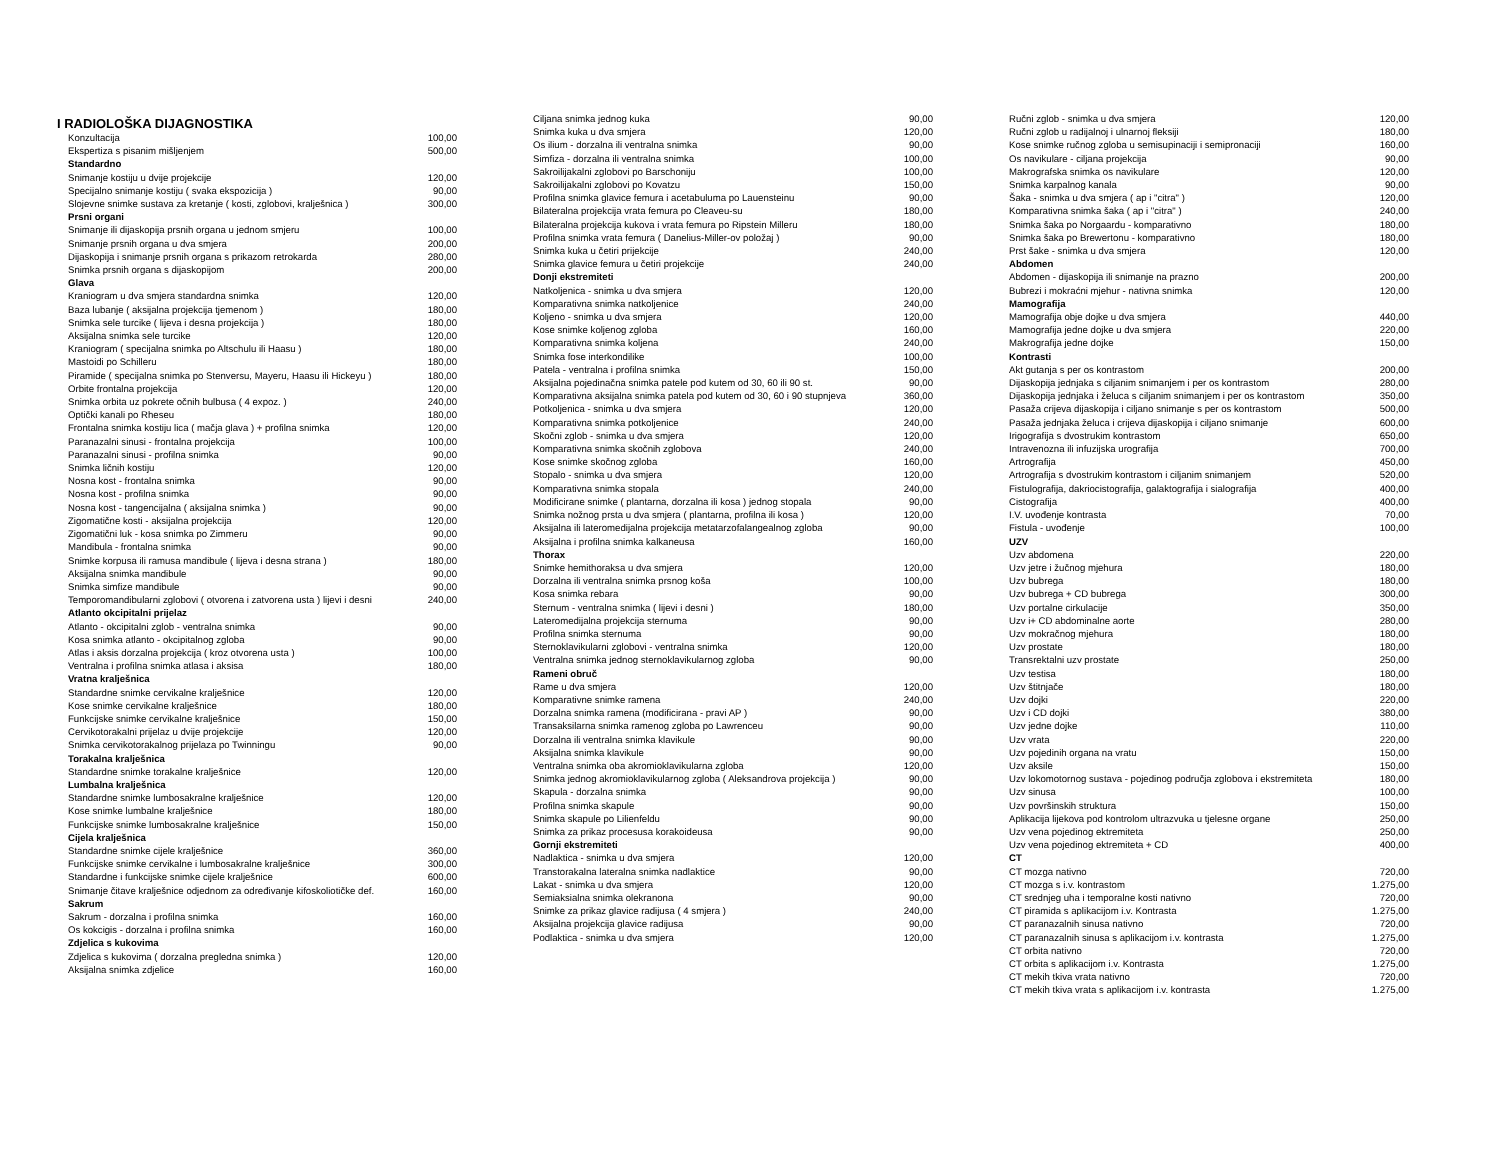I RADIOLOŠKA DIJAGNOSTIKA
| Konzultacija | 100,00 |
| Ekspertiza s pisanim mišljenjem | 500,00 |
| Standardno | |
| Snimanje kostiju u dvije projekcije | 120,00 |
| Specijalno snimanje kostiju ( svaka ekspozicija ) | 90,00 |
| Slojevne snimke sustava za kretanje ( kosti, zglobovi, kralješnica ) | 300,00 |
| Prsni organi | |
| Snimanje ili dijaskopija prsnih organa u jednom smjeru | 100,00 |
| Snimanje prsnih organa u dva smjera | 200,00 |
| Dijaskopija i snimanje prsnih organa s prikazom retrokarda | 280,00 |
| Snimka prsnih organa s dijaskopijom | 200,00 |
| Glava | |
| Kraniogram u dva smjera standardna snimka | 120,00 |
| Baza lubanje ( aksijalna projekcija tjemenom ) | 180,00 |
| Snimka sele turcike ( lijeva i desna projekcija ) | 180,00 |
| Aksijalna snimka sele turcike | 120,00 |
| Kraniogram ( specijalna snimka po Altschulu ili Haasu ) | 180,00 |
| Mastoidi po Schilleru | 180,00 |
| Piramide ( specijalna snimka po Stenversu, Mayeru, Haasu ili Hickeyu ) | 180,00 |
| Orbite frontalna projekcija | 120,00 |
| Snimka orbita uz pokrete očnih bulbusa ( 4 expoz. ) | 240,00 |
| Optički kanali po Rheseu | 180,00 |
| Frontalna snimka kostiju lica ( mačja glava ) + profilna snimka | 120,00 |
| Paranazalni sinusi - frontalna projekcija | 100,00 |
| Paranazalni sinusi - profilna snimka | 90,00 |
| Snimka ličnih kostiju | 120,00 |
| Nosna kost - frontalna snimka | 90,00 |
| Nosna kost - profilna snimka | 90,00 |
| Nosna kost - tangencijalna ( aksijalna snimka ) | 90,00 |
| Zigomatične kosti - aksijalna projekcija | 120,00 |
| Zigomatični luk - kosa snimka po Zimmeru | 90,00 |
| Mandibula - frontalna snimka | 90,00 |
| Snimke korpusa ili ramusa mandibule ( lijeva i desna strana ) | 180,00 |
| Aksijalna snimka mandibule | 90,00 |
| Snimka simfize mandibule | 90,00 |
| Temporomandibularni zglobovi ( otvorena i zatvorena usta ) lijevi i desni | 240,00 |
| Atlanto okcipitalni prijelaz | |
| Atlanto - okcipitalni zglob - ventralna snimka | 90,00 |
| Kosa snimka atlanto - okcipitalnog zgloba | 90,00 |
| Atlas i aksis dorzalna projekcija ( kroz otvorena usta ) | 100,00 |
| Ventralna i profilna snimka atlasa i aksisa | 180,00 |
| Vratna kralješnica | |
| Standardne snimke cervikalne kralješnice | 120,00 |
| Kose snimke cervikalne kralješnice | 180,00 |
| Funkcijske snimke cervikalne kralješnice | 150,00 |
| Cervikotorakalni prijelaz u dvije projekcije | 120,00 |
| Snimka cervikotorakalnog prijelaza po Twinningu | 90,00 |
| Torakalna kralješnica | |
| Standardne snimke torakalne kralješnice | 120,00 |
| Lumbalna kralješnica | |
| Standardne snimke lumbosakralne kralješnice | 120,00 |
| Kose snimke lumbalne kralješnice | 180,00 |
| Funkcijske snimke lumbosakralne kralješnice | 150,00 |
| Cijela kralješnica | |
| Standardne snimke cijele kralješnice | 360,00 |
| Funkcijske snimke cervikalne i lumbosakralne kralješnice | 300,00 |
| Standardne i funkcijske snimke cijele kralješnice | 600,00 |
| Snimanje čitave kralješnice odjednom za određivanje kifoskoliotičke def. | 160,00 |
| Sakrum | |
| Sakrum - dorzalna i profilna snimka | 160,00 |
| Os kokcigis - dorzalna i profilna snimka | 160,00 |
| Zdjelica s kukovima | |
| Zdjelica s kukovima ( dorzalna pregledna snimka ) | 120,00 |
| Aksijalna snimka zdjelice | 160,00 |
| Ciljana snimka jednog kuka | 90,00 |
| Snimka kuka u dva smjera | 120,00 |
| Os ilium - dorzalna ili ventralna snimka | 90,00 |
| Simfiza - dorzalna ili ventralna snimka | 100,00 |
| Sakroilijakalni zglobovi po Barschoniju | 100,00 |
| Sakroilijakalni zglobovi po Kovatzu | 150,00 |
| Profilna snimka glavice femura i acetabuluma po Lauensteinu | 90,00 |
| Bilateralna projekcija vrata femura po Cleaveu-su | 180,00 |
| Bilateralna projekcija kukova i vrata femura po Ripstein Milleru | 180,00 |
| Profilna snimka vrata femura ( Danelius-Miller-ov položaj ) | 90,00 |
| Snimka kuka u četiri prijekcije | 240,00 |
| Snimka glavice femura u četiri projekcije | 240,00 |
| Donji ekstremiteti | |
| Natkoljenica - snimka u dva smjera | 120,00 |
| Komparativna snimka natkoljenice | 240,00 |
| Koljeno - snimka u dva smjera | 120,00 |
| Kose snimke koljenog zgloba | 160,00 |
| Komparativna snimka koljena | 240,00 |
| Snimka fose interkondilike | 100,00 |
| Patela - ventralna i profilna snimka | 150,00 |
| Aksijalna pojedinačna snimka patele pod kutem od 30, 60 ili 90 st. | 90,00 |
| Komparativna aksijalna snimka patela pod kutem od 30, 60 i 90 stupnjeva | 360,00 |
| Potkoljenica - snimka u dva smjera | 120,00 |
| Komparativna snimka potkoljenice | 240,00 |
| Skočni zglob - snimka u dva smjera | 120,00 |
| Komparativna snimka skočnih zglobova | 240,00 |
| Kose snimke skočnog zgloba | 160,00 |
| Stopalo - snimka u dva smjera | 120,00 |
| Komparativna snimka stopala | 240,00 |
| Modificirane snimke ( plantarna, dorzalna ili kosa ) jednog stopala | 90,00 |
| Snimka nožnog prsta u dva smjera ( plantarna, profilna ili kosa ) | 120,00 |
| Aksijalna ili lateromedijalna projekcija metatarzofalangealnog zgloba | 90,00 |
| Aksijalna i profilna snimka kalkaneusa | 160,00 |
| Thorax | |
| Snimke hemithoraksa u dva smjera | 120,00 |
| Dorzalna ili ventralna snimka prsnog koša | 100,00 |
| Kosa snimka rebara | 90,00 |
| Sternum - ventralna snimka ( lijevi i desni ) | 180,00 |
| Lateromedijalna projekcija sternuma | 90,00 |
| Profilna snimka sternuma | 90,00 |
| Sternoklavikularni zglobovi - ventralna snimka | 120,00 |
| Ventralna snimka jednog sternoklavikularnog zgloba | 90,00 |
| Rameni obruč | |
| Rame u dva smjera | 120,00 |
| Komparativne snimke ramena | 240,00 |
| Dorzalna snimka ramena (modificirana - pravi AP ) | 90,00 |
| Transaksilarna snimka ramenog zgloba po Lawrenceu | 90,00 |
| Dorzalna ili ventralna snimka klavikule | 90,00 |
| Aksijalna snimka klavikule | 90,00 |
| Ventralna snimka oba akromioklavikularna zgloba | 120,00 |
| Snimka jednog akromioklavikularnog zgloba ( Aleksandrova projekcija ) | 90,00 |
| Skapula - dorzalna snimka | 90,00 |
| Profilna snimka skapule | 90,00 |
| Snimka skapule po Lilienfeldu | 90,00 |
| Snimka za prikaz procesusa korakoideusa | 90,00 |
| Gornji ekstremiteti | |
| Nadlaktica - snimka u dva smjera | 120,00 |
| Transtorakalna lateralna snimka nadlaktice | 90,00 |
| Lakat - snimka u dva smjera | 120,00 |
| Semiaksialna snimka olekranona | 90,00 |
| Snimke za prikaz glavice radijusa ( 4 smjera ) | 240,00 |
| Aksijalna projekcija glavice radijusa | 90,00 |
| Podlaktica - snimka u dva smjera | 120,00 |
| Ručni zglob - snimka u dva smjera | 120,00 |
| Ručni zglob u radijalnoj i ulnarnoj fleksiji | 180,00 |
| Kose snimke ručnog zgloba u semisupinaciji i semipronaciji | 160,00 |
| Os navikulare - ciljana projekcija | 90,00 |
| Makrografska snimka os navikulare | 120,00 |
| Snimka karpalnog kanala | 90,00 |
| Šaka - snimka u dva smjera ( ap i "citra" ) | 120,00 |
| Komparativna snimka šaka ( ap i "citra" ) | 240,00 |
| Snimka šaka po Norgaardu - komparativno | 180,00 |
| Snimka šaka po Brewertonu - komparativno | 180,00 |
| Prst šake - snimka u dva smjera | 120,00 |
| Abdomen | |
| Abdomen - dijaskopija ili snimanje na prazno | 200,00 |
| Bubrezi i mokraćni mjehur - nativna snimka | 120,00 |
| Mamografija | |
| Mamografija obje dojke u dva smjera | 440,00 |
| Mamografija jedne dojke u dva smjera | 220,00 |
| Makrografija jedne dojke | 150,00 |
| Kontrasti | |
| Akt gutanja s per os kontrastom | 200,00 |
| Dijaskopija jednjaka s ciljanim snimanjem i per os kontrastom | 280,00 |
| Dijaskopija jednjaka i želuca s ciljanim snimanjem i per os kontrastom | 350,00 |
| Pasaža crijeva dijaskopija i ciljano snimanje s per os kontrastom | 500,00 |
| Pasaža jednjaka želuca i crijeva dijaskopija i ciljano snimanje | 600,00 |
| Irigografija s dvostrukim kontrastom | 650,00 |
| Intravenozna ili infuzijska urografija | 700,00 |
| Artrografija | 450,00 |
| Artrografija s dvostrukim kontrastom i ciljanim snimanjem | 520,00 |
| Fistulografija, dakriocistografija, galaktografija i sialografija | 400,00 |
| Cistografija | 400,00 |
| I.V. uvođenje kontrasta | 70,00 |
| Fistula - uvođenje | 100,00 |
| UZV | |
| Uzv abdomena | 220,00 |
| Uzv jetre i žučnog mjehura | 180,00 |
| Uzv bubrega | 180,00 |
| Uzv bubrega + CD bubrega | 300,00 |
| Uzv portalne cirkulacije | 350,00 |
| Uzv i+ CD abdominalne aorte | 280,00 |
| Uzv mokračnog mjehura | 180,00 |
| Uzv prostate | 180,00 |
| Transrektalni uzv prostate | 250,00 |
| Uzv testisa | 180,00 |
| Uzv štitnjače | 180,00 |
| Uzv dojki | 220,00 |
| Uzv i CD dojki | 380,00 |
| Uzv jedne dojke | 110,00 |
| Uzv vrata | 220,00 |
| Uzv pojedinih organa na vratu | 150,00 |
| Uzv aksile | 150,00 |
| Uzv lokomotornog sustava - pojedinog područja zglobova i ekstremiteta | 180,00 |
| Uzv sinusa | 100,00 |
| Uzv površinskih struktura | 150,00 |
| Aplikacija lijekova pod kontrolom ultrazvuka u tjelesne organe | 250,00 |
| Uzv vena pojedinog ektremiteta | 250,00 |
| Uzv vena pojedinog ektremiteta + CD | 400,00 |
| CT | |
| CT mozga nativno | 720,00 |
| CT mozga s i.v. kontrastom | 1.275,00 |
| CT srednjeg uha i temporalne kosti nativno | 720,00 |
| CT piramida s aplikacijom i.v. Kontrasta | 1.275,00 |
| CT paranazalnih sinusa nativno | 720,00 |
| CT paranazalnih sinusa s aplikacijom i.v. kontrasta | 1.275,00 |
| CT orbita nativno | 720,00 |
| CT orbita s aplikacijom i.v. Kontrasta | 1.275,00 |
| CT mekih tkiva vrata nativno | 720,00 |
| CT mekih tkiva vrata s aplikacijom i.v. kontrasta | 1.275,00 |